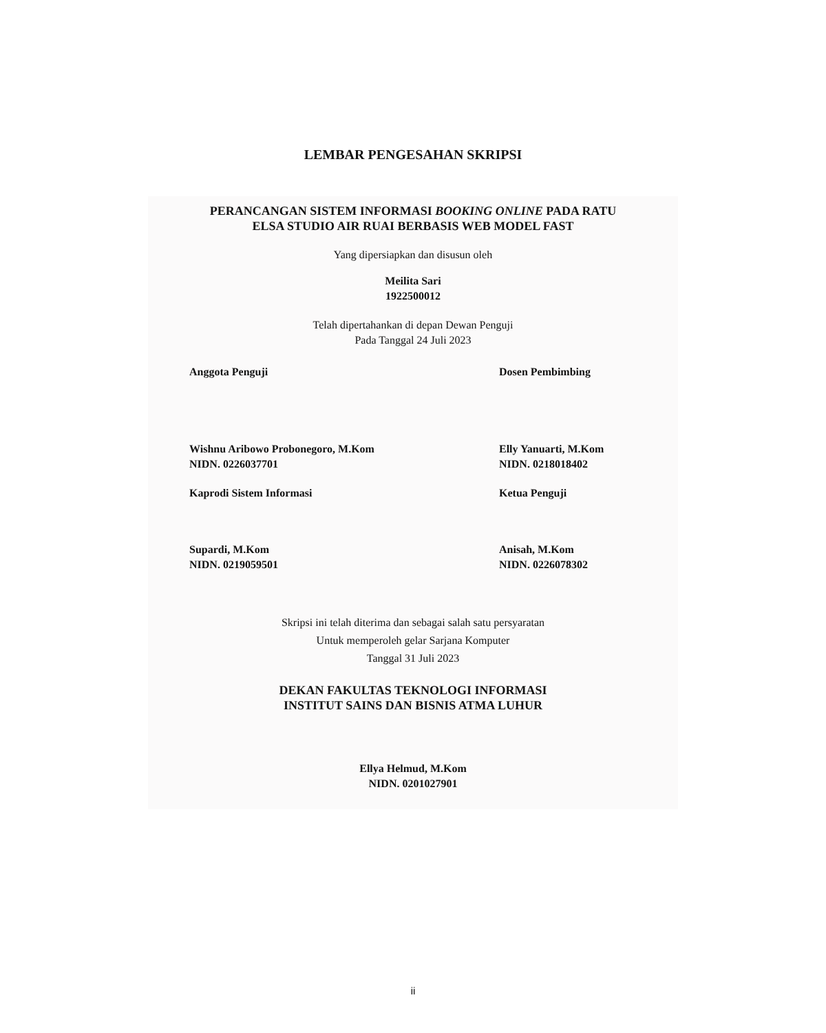LEMBAR PENGESAHAN SKRIPSI
PERANCANGAN SISTEM INFORMASI BOOKING ONLINE PADA RATU
ELSA STUDIO AIR RUAI BERBASIS WEB MODEL FAST
Yang dipersiapkan dan disusun oleh
Meilita Sari
1922500012
Telah dipertahankan di depan Dewan Penguji
Pada Tanggal 24 Juli 2023
Anggota Penguji
Wishnu Aribowo Probonegoro, M.Kom
NIDN. 0226037701
Kaprodi Sistem Informasi
Supardi, M.Kom
NIDN. 0219059501
Dosen Pembimbing
Elly Yanuarti, M.Kom
NIDN. 0218018402
Ketua Penguji
Anisah, M.Kom
NIDN. 0226078302
Skripsi ini telah diterima dan sebagai salah satu persyaratan
Untuk memperoleh gelar Sarjana Komputer
Tanggal 31 Juli 2023
DEKAN FAKULTAS TEKNOLOGI INFORMASI
INSTITUT SAINS DAN BISNIS ATMA LUHUR
Ellya Helmud, M.Kom
NIDN. 0201027901
ii